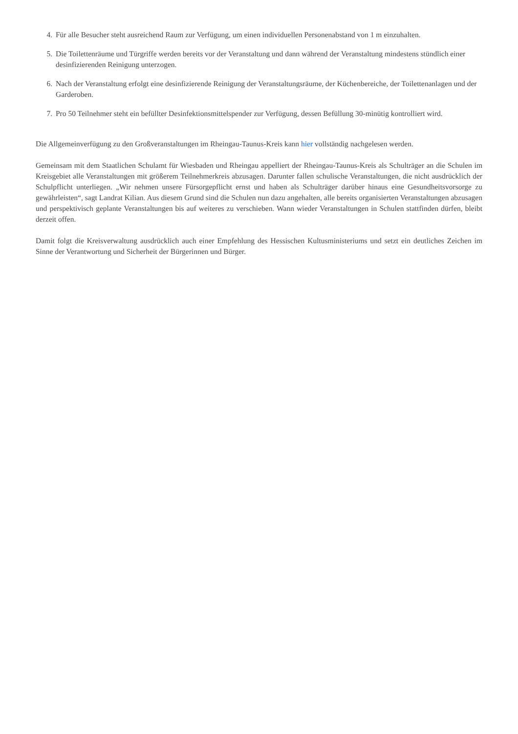4. Für alle Besucher steht ausreichend Raum zur Verfügung, um einen individuellen Personenabstand von 1 m einzuhalten.
5. Die Toilettenräume und Türgriffe werden bereits vor der Veranstaltung und dann während der Veranstaltung mindestens stündlich einer desinfizierenden Reinigung unterzogen.
6. Nach der Veranstaltung erfolgt eine desinfizierende Reinigung der Veranstaltungsräume, der Küchenbereiche, der Toilettenanlagen und der Garderoben.
7. Pro 50 Teilnehmer steht ein befüllter Desinfektionsmittelspender zur Verfügung, dessen Befüllung 30-minütig kontrolliert wird.
Die Allgemeinverfügung zu den Großveranstaltungen im Rheingau-Taunus-Kreis kann hier vollständig nachgelesen werden.
Gemeinsam mit dem Staatlichen Schulamt für Wiesbaden und Rheingau appelliert der Rheingau-Taunus-Kreis als Schulträger an die Schulen im Kreisgebiet alle Veranstaltungen mit größerem Teilnehmerkreis abzusagen. Darunter fallen schulische Veranstaltungen, die nicht ausdrücklich der Schulpflicht unterliegen. „Wir nehmen unsere Fürsorgepflicht ernst und haben als Schulträger darüber hinaus eine Gesundheitsvorsorge zu gewährleisten“, sagt Landrat Kilian. Aus diesem Grund sind die Schulen nun dazu angehalten, alle bereits organisierten Veranstaltungen abzusagen und perspektivisch geplante Veranstaltungen bis auf weiteres zu verschieben. Wann wieder Veranstaltungen in Schulen stattfinden dürfen, bleibt derzeit offen.
Damit folgt die Kreisverwaltung ausdrücklich auch einer Empfehlung des Hessischen Kultusministeriums und setzt ein deutliches Zeichen im Sinne der Verantwortung und Sicherheit der Bürgerinnen und Bürger.